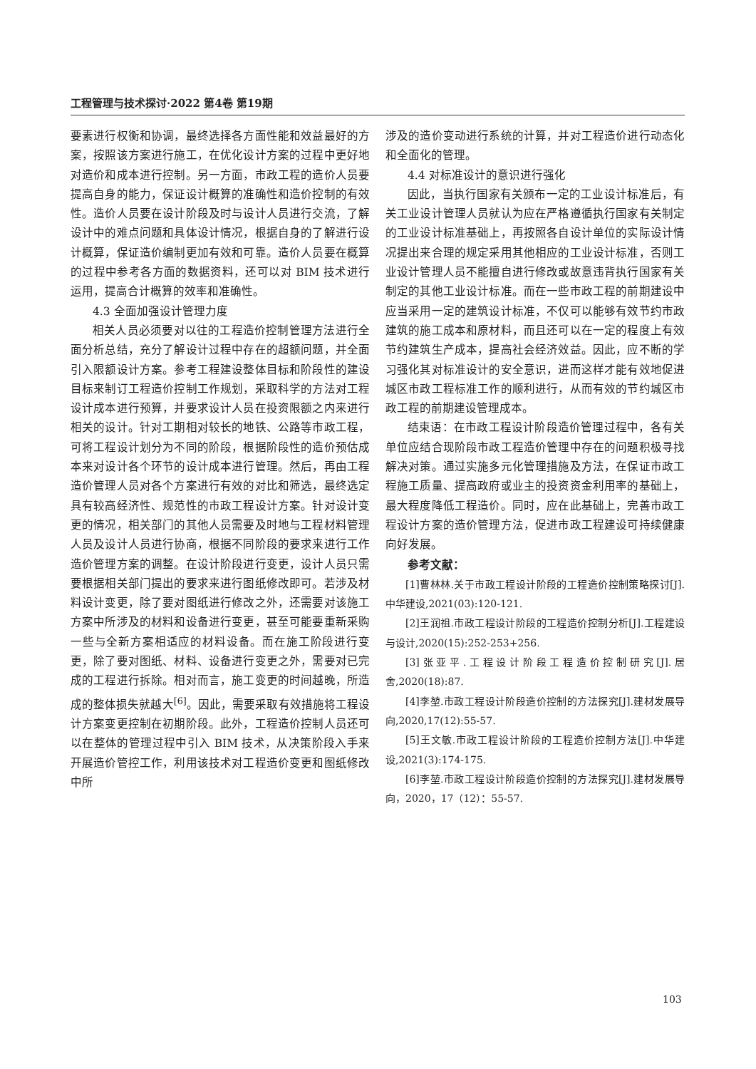工程管理与技术探讨·2022 第4卷 第19期
要素进行权衡和协调，最终选择各方面性能和效益最好的方案，按照该方案进行施工，在优化设计方案的过程中更好地对造价和成本进行控制。另一方面，市政工程的造价人员要提高自身的能力，保证设计概算的准确性和造价控制的有效性。造价人员要在设计阶段及时与设计人员进行交流，了解设计中的难点问题和具体设计情况，根据自身的了解进行设计概算，保证造价编制更加有效和可靠。造价人员要在概算的过程中参考各方面的数据资料，还可以对 BIM 技术进行运用，提高合计概算的效率和准确性。
4.3 全面加强设计管理力度
相关人员必须要对以往的工程造价控制管理方法进行全面分析总结，充分了解设计过程中存在的超额问题，并全面引入限额设计方案。参考工程建设整体目标和阶段性的建设目标来制订工程造价控制工作规划，采取科学的方法对工程设计成本进行预算，并要求设计人员在投资限额之内来进行相关的设计。针对工期相对较长的地铁、公路等市政工程，可将工程设计划分为不同的阶段，根据阶段性的造价预估成本来对设计各个环节的设计成本进行管理。然后，再由工程造价管理人员对各个方案进行有效的对比和筛选，最终选定具有较高经济性、规范性的市政工程设计方案。针对设计变更的情况，相关部门的其他人员需要及时地与工程材料管理人员及设计人员进行协商，根据不同阶段的要求来进行工作造价管理方案的调整。在设计阶段进行变更，设计人员只需要根据相关部门提出的要求来进行图纸修改即可。若涉及材料设计变更，除了要对图纸进行修改之外，还需要对该施工方案中所涉及的材料和设备进行变更，甚至可能要重新采购一些与全新方案相适应的材料设备。而在施工阶段进行变更，除了要对图纸、材料、设备进行变更之外，需要对已完成的工程进行拆除。相对而言，施工变更的时间越晚，所造成的整体损失就越大<sup>[6]</sup>。因此，需要采取有效措施将工程设计方案变更控制在初期阶段。此外，工程造价控制人员还可以在整体的管理过程中引入 BIM 技术，从决策阶段入手来开展造价管控工作，利用该技术对工程造价变更和图纸修改中所
涉及的造价变动进行系统的计算，并对工程造价进行动态化和全面化的管理。
4.4 对标准设计的意识进行强化
因此，当执行国家有关颁布一定的工业设计标准后，有关工业设计管理人员就认为应在严格遵循执行国家有关制定的工业设计标准基础上，再按照各自设计单位的实际设计情况提出来合理的规定采用其他相应的工业设计标准，否则工业设计管理人员不能擅自进行修改或故意违背执行国家有关制定的其他工业设计标准。而在一些市政工程的前期建设中应当采用一定的建筑设计标准，不仅可以能够有效节约市政建筑的施工成本和原材料，而且还可以在一定的程度上有效节约建筑生产成本，提高社会经济效益。因此，应不断的学习强化其对标准设计的安全意识，进而这样才能有效地促进城区市政工程标准工作的顺利进行，从而有效的节约城区市政工程的前期建设管理成本。
结束语：在市政工程设计阶段造价管理过程中，各有关单位应结合现阶段市政工程造价管理中存在的问题积极寻找解决对策。通过实施多元化管理措施及方法，在保证市政工程施工质量、提高政府或业主的投资资金利用率的基础上，最大程度降低工程造价。同时，应在此基础上，完善市政工程设计方案的造价管理方法，促进市政工程建设可持续健康向好发展。
参考文献：
[1]曹林林.关于市政工程设计阶段的工程造价控制策略探讨[J].中华建设,2021(03):120-121.
[2]王润祖.市政工程设计阶段的工程造价控制分析[J].工程建设与设计,2020(15):252-253+256.
[3]张亚平.工程设计阶段工程造价控制研究[J].居舍,2020(18):87.
[4]李堃.市政工程设计阶段造价控制的方法探究[J].建材发展导向,2020,17(12):55-57.
[5]王文敏.市政工程设计阶段的工程造价控制方法[J].中华建设,2021(3):174-175.
[6]李堃.市政工程设计阶段造价控制的方法探究[J].建材发展导向，2020，17（12）：55-57.
103